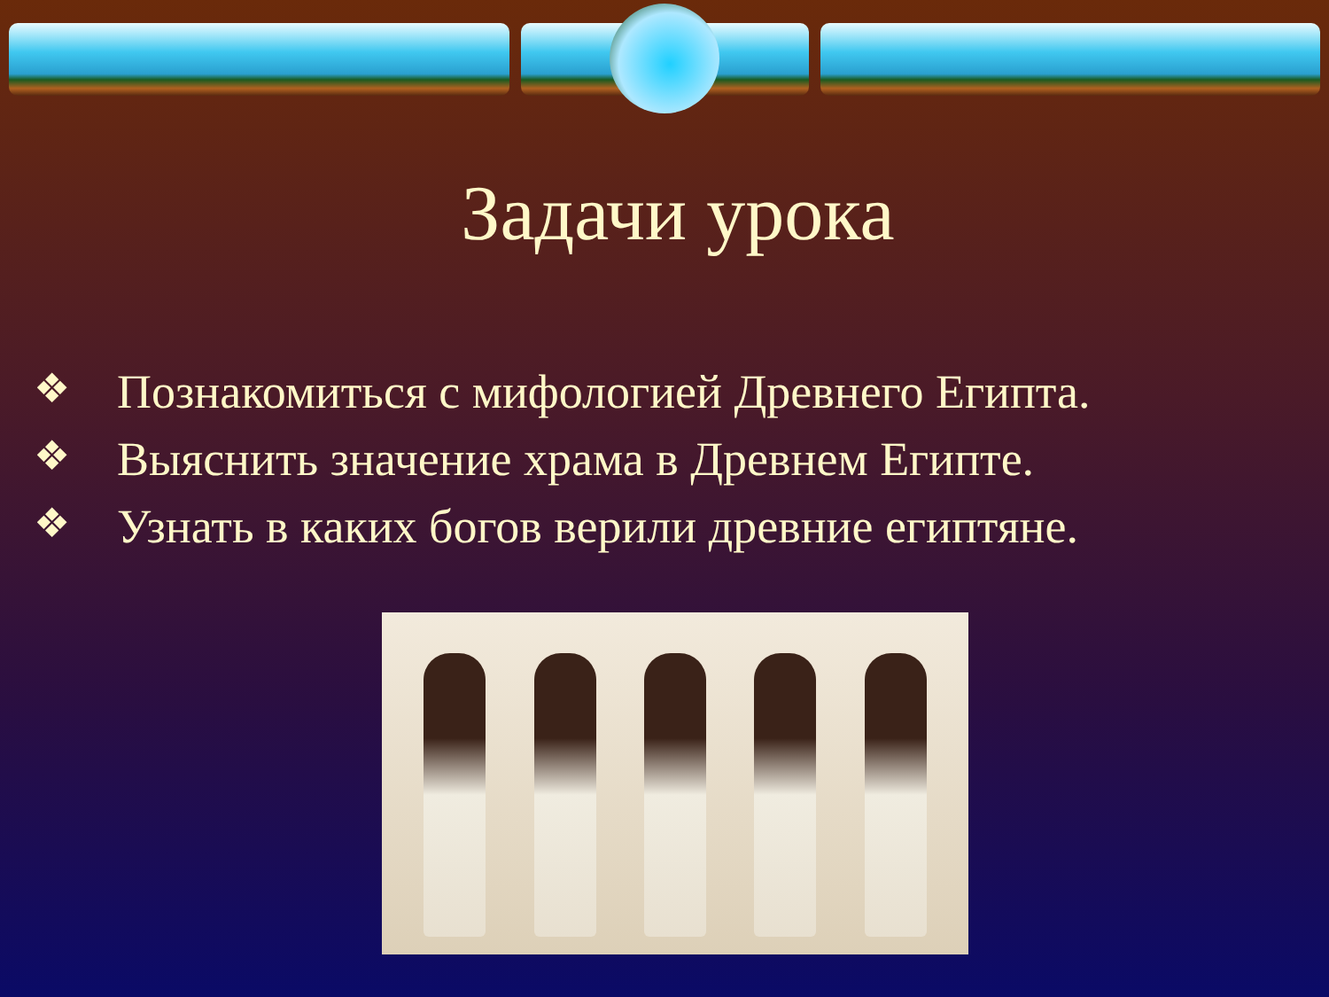Задачи урока
❖ Познакомиться с мифологией Древнего Египта.
❖ Выяснить значение храма в Древнем Египте.
❖ Узнать в каких богов верили древние египтяне.